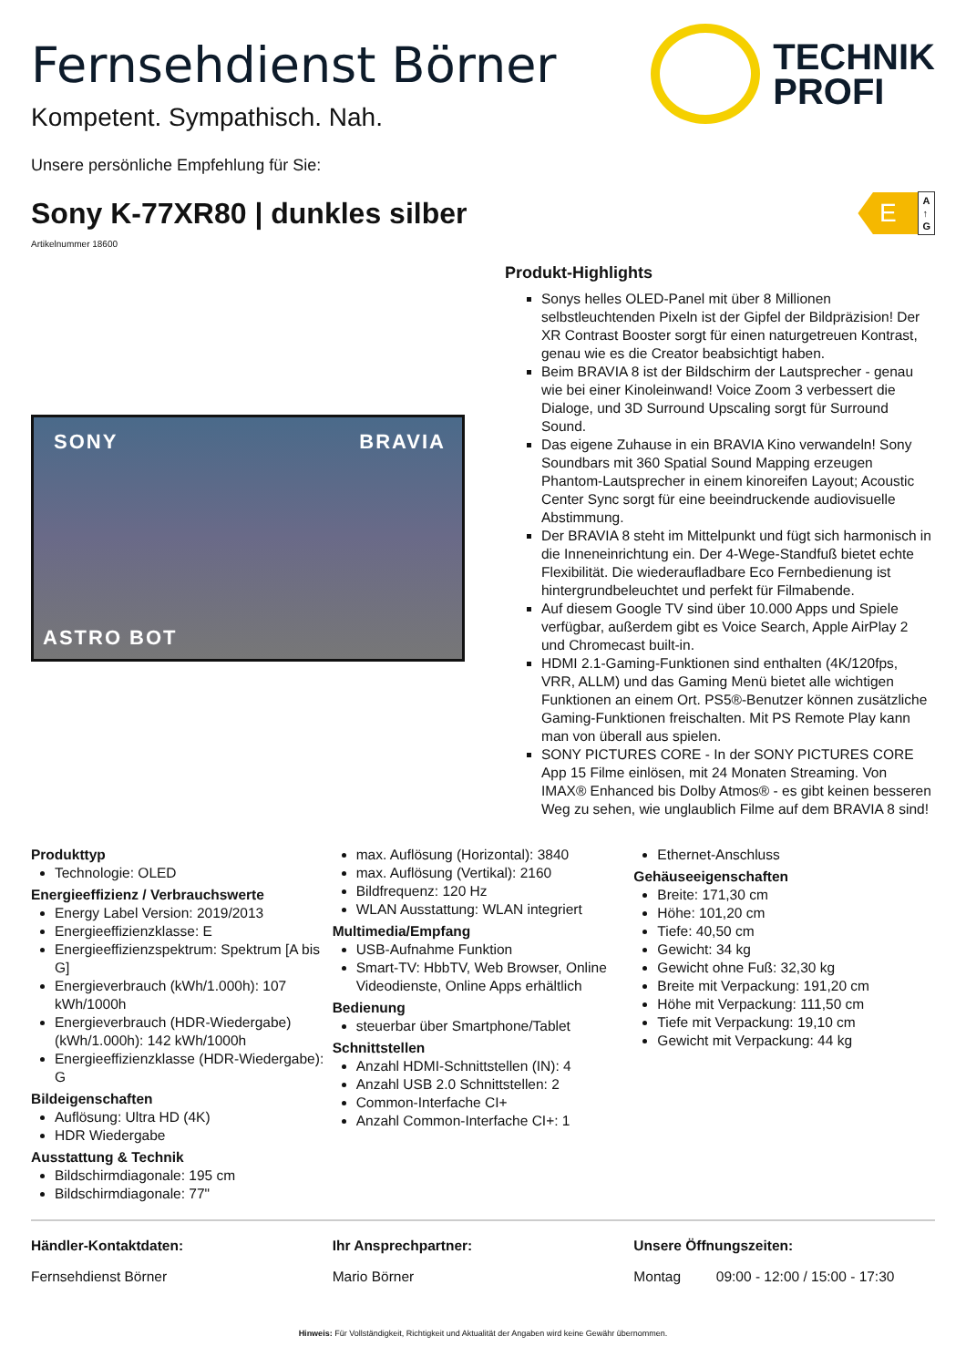Fernsehdienst Börner
Kompetent. Sympathisch. Nah.
TECHNIK
PROFI
Unsere persönliche Empfehlung für Sie:
Sony K-77XR80 | dunkles silber
E
A
↑
G
Artikelnummer 18600
SONY BRAVIA
ASTRO BOT
Produkt-Highlights
Sonys helles OLED-Panel mit über 8 Millionen selbstleuchtenden Pixeln ist der Gipfel der Bildpräzision! Der XR Contrast Booster sorgt für einen naturgetreuen Kontrast, genau wie es die Creator beabsichtigt haben.
Beim BRAVIA 8 ist der Bildschirm der Lautsprecher - genau wie bei einer Kinoleinwand! Voice Zoom 3 verbessert die Dialoge, und 3D Surround Upscaling sorgt für Surround Sound.
Das eigene Zuhause in ein BRAVIA Kino verwandeln! Sony Soundbars mit 360 Spatial Sound Mapping erzeugen Phantom-Lautsprecher in einem kinoreifen Layout; Acoustic Center Sync sorgt für eine beeindruckende audiovisuelle Abstimmung.
Der BRAVIA 8 steht im Mittelpunkt und fügt sich harmonisch in die Inneneinrichtung ein. Der 4-Wege-Standfuß bietet echte Flexibilität. Die wiederaufladbare Eco Fernbedienung ist hintergrundbeleuchtet und perfekt für Filmabende.
Auf diesem Google TV sind über 10.000 Apps und Spiele verfügbar, außerdem gibt es Voice Search, Apple AirPlay 2 und Chromecast built-in.
HDMI 2.1-Gaming-Funktionen sind enthalten (4K/120fps, VRR, ALLM) und das Gaming Menü bietet alle wichtigen Funktionen an einem Ort. PS5®-Benutzer können zusätzliche Gaming-Funktionen freischalten. Mit PS Remote Play kann man von überall aus spielen.
SONY PICTURES CORE - In der SONY PICTURES CORE App 15 Filme einlösen, mit 24 Monaten Streaming. Von IMAX® Enhanced bis Dolby Atmos® - es gibt keinen besseren Weg zu sehen, wie unglaublich Filme auf dem BRAVIA 8 sind!
Produkttyp
Technologie: OLED
Energieeffizienz / Verbrauchswerte
Energy Label Version: 2019/2013
Energieeffizienzklasse: E
Energieeffizienzspektrum: Spektrum [A bis G]
Energieverbrauch (kWh/1.000h): 107 kWh/1000h
Energieverbrauch (HDR-Wiedergabe) (kWh/1.000h): 142 kWh/1000h
Energieeffizienzklasse (HDR-Wiedergabe): G
Bildeigenschaften
Auflösung: Ultra HD (4K)
HDR Wiedergabe
Ausstattung & Technik
Bildschirmdiagonale: 195 cm
Bildschirmdiagonale: 77"
max. Auflösung (Horizontal): 3840
max. Auflösung (Vertikal): 2160
Bildfrequenz: 120 Hz
WLAN Ausstattung: WLAN integriert
Multimedia/Empfang
USB-Aufnahme Funktion
Smart-TV: HbbTV, Web Browser, Online Videodienste, Online Apps erhältlich
Bedienung
steuerbar über Smartphone/Tablet
Schnittstellen
Anzahl HDMI-Schnittstellen (IN): 4
Anzahl USB 2.0 Schnittstellen: 2
Common-Interfache CI+
Anzahl Common-Interfache CI+: 1
Ethernet-Anschluss
Gehäuseeigenschaften
Breite: 171,30 cm
Höhe: 101,20 cm
Tiefe: 40,50 cm
Gewicht: 34 kg
Gewicht ohne Fuß: 32,30 kg
Breite mit Verpackung: 191,20 cm
Höhe mit Verpackung: 111,50 cm
Tiefe mit Verpackung: 19,10 cm
Gewicht mit Verpackung: 44 kg
Händler-Kontaktdaten:
Fernsehdienst Börner
Ihr Ansprechpartner:
Mario Börner
Unsere Öffnungszeiten:
Montag 09:00 - 12:00 / 15:00 - 17:30
Hinweis: Für Vollständigkeit, Richtigkeit und Aktualität der Angaben wird keine Gewähr übernommen.